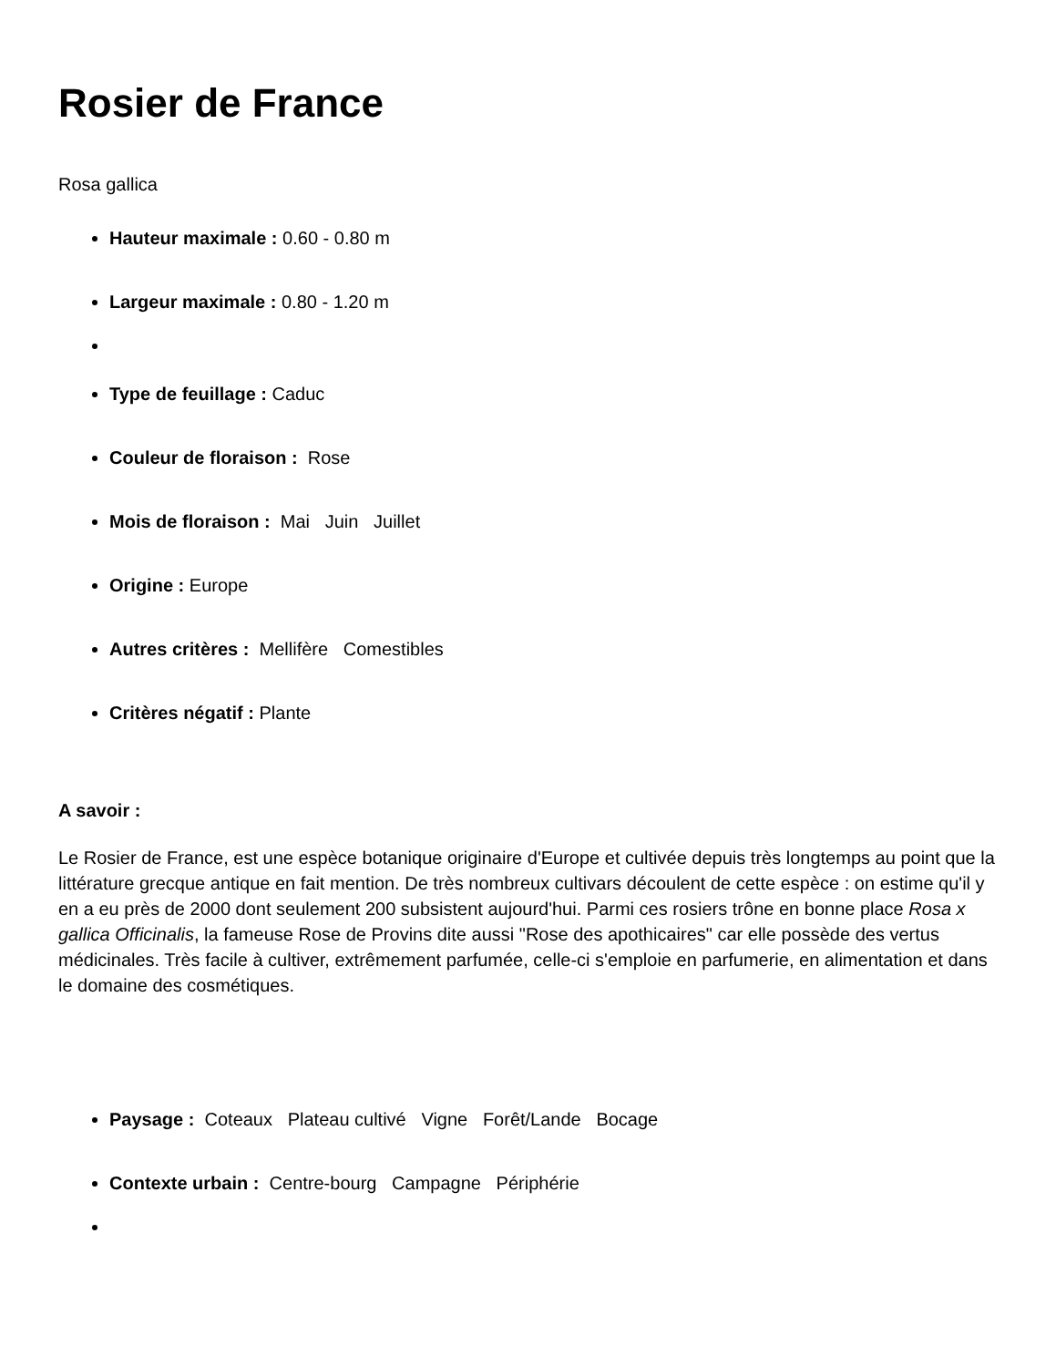Rosier de France
Rosa gallica
Hauteur maximale : 0.60 - 0.80 m
Largeur maximale : 0.80 - 1.20 m
Type de feuillage : Caduc
Couleur de floraison : Rose
Mois de floraison : Mai Juin Juillet
Origine : Europe
Autres critères : Mellifère Comestibles
Critères négatif : Plante
A savoir :
Le Rosier de France, est une espèce botanique originaire d'Europe et cultivée depuis très longtemps au point que la littérature grecque antique en fait mention. De très nombreux cultivars découlent de cette espèce : on estime qu'il y en a eu près de 2000 dont seulement 200 subsistent aujourd'hui. Parmi ces rosiers trône en bonne place Rosa x gallica Officinalis, la fameuse Rose de Provins dite aussi "Rose des apothicaires" car elle possède des vertus médicinales. Très facile à cultiver, extrêmement parfumée, celle-ci s'emploie en parfumerie, en alimentation et dans le domaine des cosmétiques.
Paysage : Coteaux Plateau cultivé Vigne Forêt/Lande Bocage
Contexte urbain : Centre-bourg Campagne Périphérie